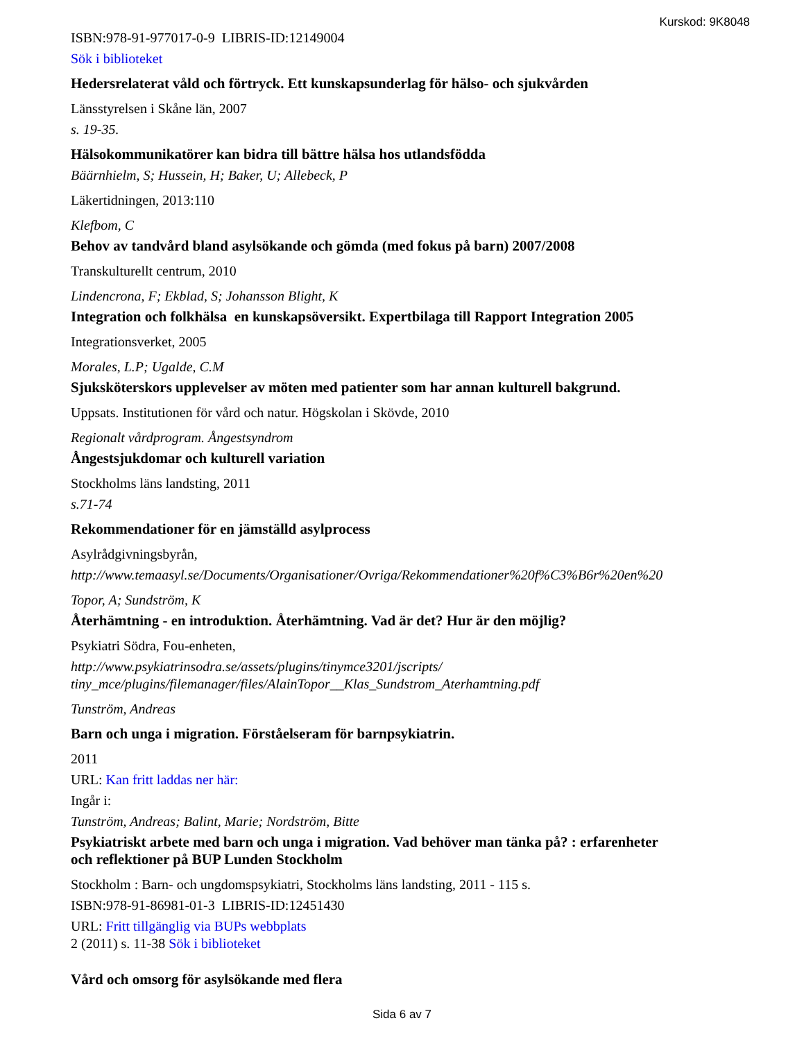Kurskod: 9K8048
ISBN:978-91-977017-0-9 LIBRIS-ID:12149004
Sök i biblioteket
Hedersrelaterat våld och förtryck. Ett kunskapsunderlag för hälso- och sjukvården
Länsstyrelsen i Skåne län, 2007
s. 19-35.
Hälsokommunikatörer kan bidra till bättre hälsa hos utlandsfödda
Bäärnhielm, S; Hussein, H; Baker, U; Allebeck, P
Läkertidningen, 2013:110
Klefbom, C
Behov av tandvård bland asylsökande och gömda (med fokus på barn) 2007/2008
Transkulturellt centrum, 2010
Lindencrona, F; Ekblad, S; Johansson Blight, K
Integration och folkhälsa en kunskapsöversikt. Expertbilaga till Rapport Integration 2005
Integrationsverket, 2005
Morales, L.P; Ugalde, C.M
Sjuksköterskors upplevelser av möten med patienter som har annan kulturell bakgrund.
Uppsats. Institutionen för vård och natur. Högskolan i Skövde, 2010
Regionalt vårdprogram. Ångestsyndrom
Ångestsjukdomar och kulturell variation
Stockholms läns landsting, 2011
s.71-74
Rekommendationer för en jämställd asylprocess
Asylrådgivningsbyrån,
http://www.temaasyl.se/Documents/Organisationer/Ovriga/Rekommendationer%20f%C3%B6r%20en%20
Topor, A; Sundström, K
Återhämtning - en introduktion. Återhämtning. Vad är det? Hur är den möjlig?
Psykiatri Södra, Fou-enheten,
http://www.psykiatrinsodra.se/assets/plugins/tinymce3201/jscripts/
tiny_mce/plugins/filemanager/files/AlainTopor__Klas_Sundstrom_Aterhamtning.pdf
Tunström, Andreas
Barn och unga i migration. Förståelseram för barnpsykiatrin.
2011
URL: Kan fritt laddas ner här:
Ingår i:
Tunström, Andreas; Balint, Marie; Nordström, Bitte
Psykiatriskt arbete med barn och unga i migration. Vad behöver man tänka på? : erfarenheter
och reflektioner på BUP Lunden Stockholm
Stockholm : Barn- och ungdomspsykiatri, Stockholms läns landsting, 2011 - 115 s.
ISBN:978-91-86981-01-3 LIBRIS-ID:12451430
URL: Fritt tillgänglig via BUPs webbplats
2 (2011) s. 11-38 Sök i biblioteket
Vård och omsorg för asylsökande med flera
Sida 6 av 7